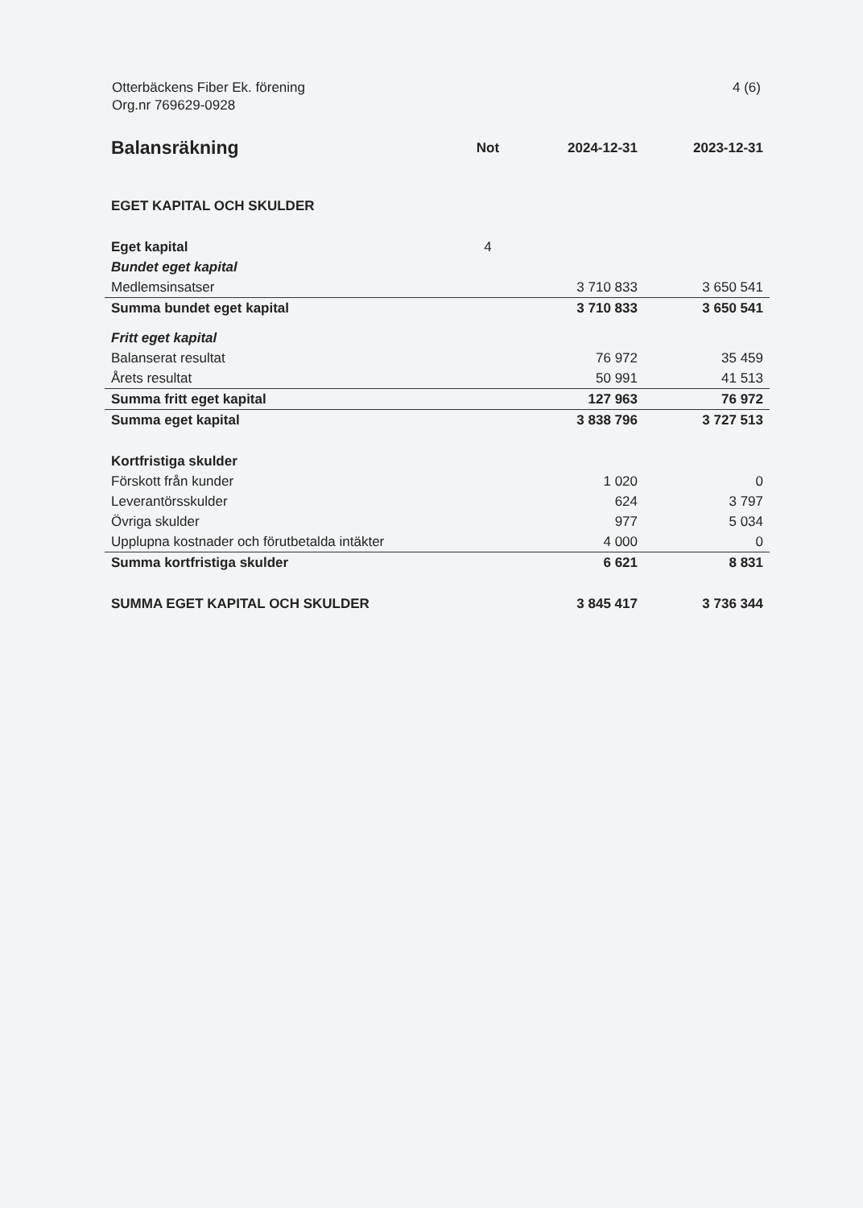Otterbäckens Fiber Ek. förening
Org.nr 769629-0928
4 (6)
| Balansräkning | Not | 2024-12-31 | 2023-12-31 |
| --- | --- | --- | --- |
| EGET KAPITAL OCH SKULDER | | | |
| Eget kapital | 4 | | |
| Bundet eget kapital | | | |
| Medlemsinsatser | | 3 710 833 | 3 650 541 |
| Summa bundet eget kapital | | 3 710 833 | 3 650 541 |
| Fritt eget kapital | | | |
| Balanserat resultat | | 76 972 | 35 459 |
| Årets resultat | | 50 991 | 41 513 |
| Summa fritt eget kapital | | 127 963 | 76 972 |
| Summa eget kapital | | 3 838 796 | 3 727 513 |
| Kortfristiga skulder | | | |
| Förskott från kunder | | 1 020 | 0 |
| Leverantörsskulder | | 624 | 3 797 |
| Övriga skulder | | 977 | 5 034 |
| Upplupna kostnader och förutbetalda intäkter | | 4 000 | 0 |
| Summa kortfristiga skulder | | 6 621 | 8 831 |
| SUMMA EGET KAPITAL OCH SKULDER | | 3 845 417 | 3 736 344 |